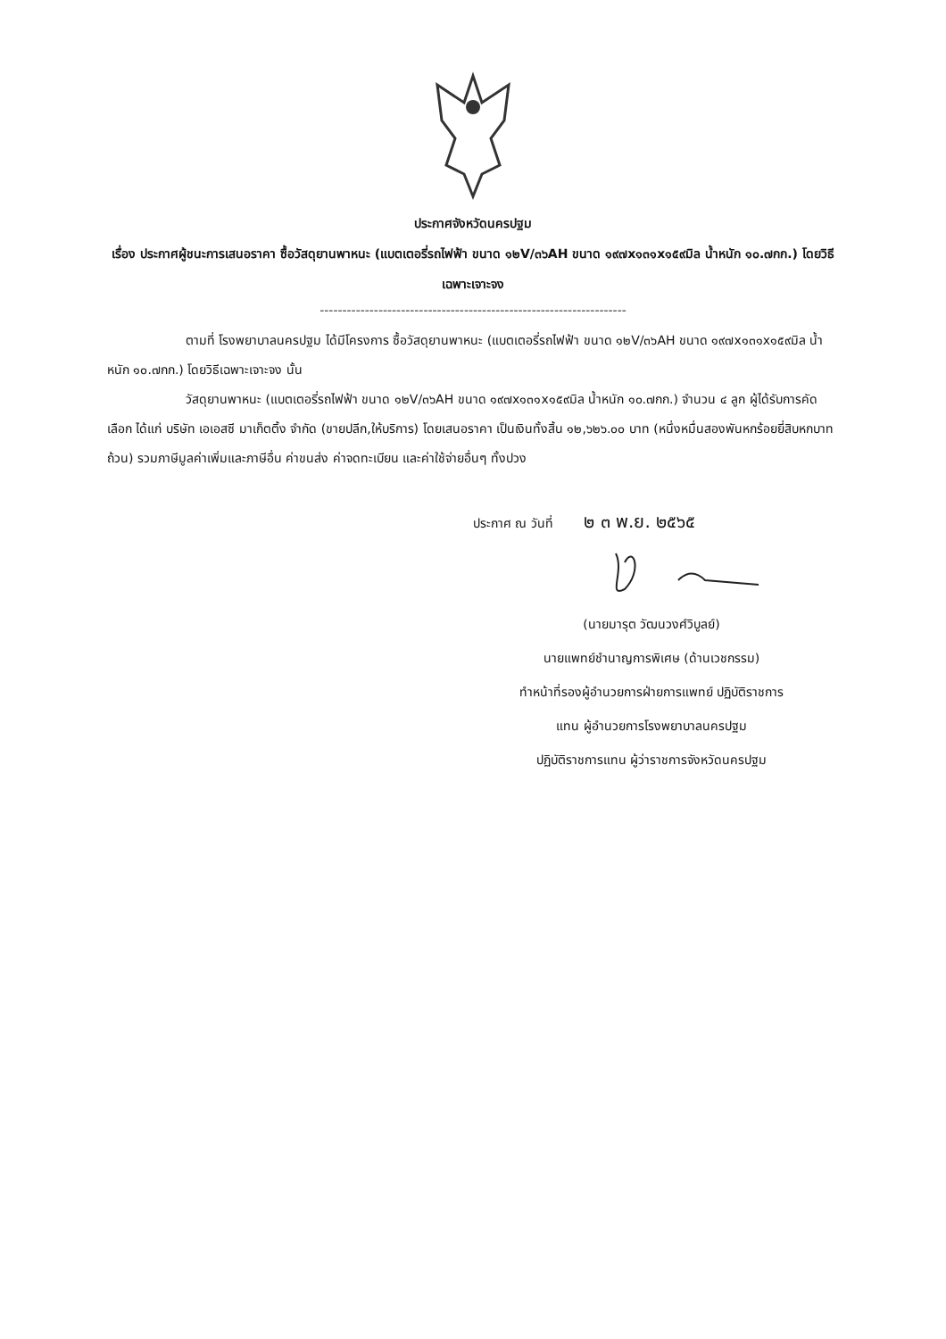ประกาศจังหวัดนครปฐม
เรื่อง ประกาศผู้ชนะการเสนอราคา ซื้อวัสดุยานพาหนะ (แบตเตอรี่รถไฟฟ้า ขนาด ๑๒V/๓๖AH ขนาด ๑๙๗x๑๓๑x๑๕๙มิล น้ำหนัก ๑๐.๗กก.) โดยวิธีเฉพาะเจาะจง
--------------------------------------------------------------------
ตามที่ โรงพยาบาลนครปฐม ได้มีโครงการ ซื้อวัสดุยานพาหนะ (แบตเตอรี่รถไฟฟ้า ขนาด ๑๒V/๓๖AH ขนาด ๑๙๗x๑๓๑x๑๕๙มิล น้ำหนัก ๑๐.๗กก.) โดยวิธีเฉพาะเจาะจง นั้น
วัสดุยานพาหนะ (แบตเตอรี่รถไฟฟ้า ขนาด ๑๒V/๓๖AH ขนาด ๑๙๗x๑๓๑x๑๕๙มิล น้ำหนัก ๑๐.๗กก.) จำนวน ๔ ลูก ผู้ได้รับการคัดเลือก ได้แก่ บริษัท เอเอสซี มาเก็ตติ้ง จำกัด (ขายปลีก,ให้บริการ) โดยเสนอราคา เป็นเงินทั้งสิ้น ๑๒,๖๒๖.๐๐ บาท (หนึ่งหมื่นสองพันหกร้อยยี่สิบหกบาทถ้วน) รวมภาษีมูลค่าเพิ่มและภาษีอื่น ค่าขนส่ง ค่าจดทะเบียน และค่าใช้จ่ายอื่นๆ ทั้งปวง
ประกาศ ณ วันที่ ๒ ๓ พ.ย. ๒๕๖๕
(นายมารุต วัฒนวงศ์วิบูลย์)
นายแพทย์ชำนาญการพิเศษ (ด้านเวชกรรม)
ทำหน้าที่รองผู้อำนวยการฝ่ายการแพทย์ ปฏิบัติราชการ
แทน ผู้อำนวยการโรงพยาบาลนครปฐม
ปฏิบัติราชการแทน ผู้ว่าราชการจังหวัดนครปฐม